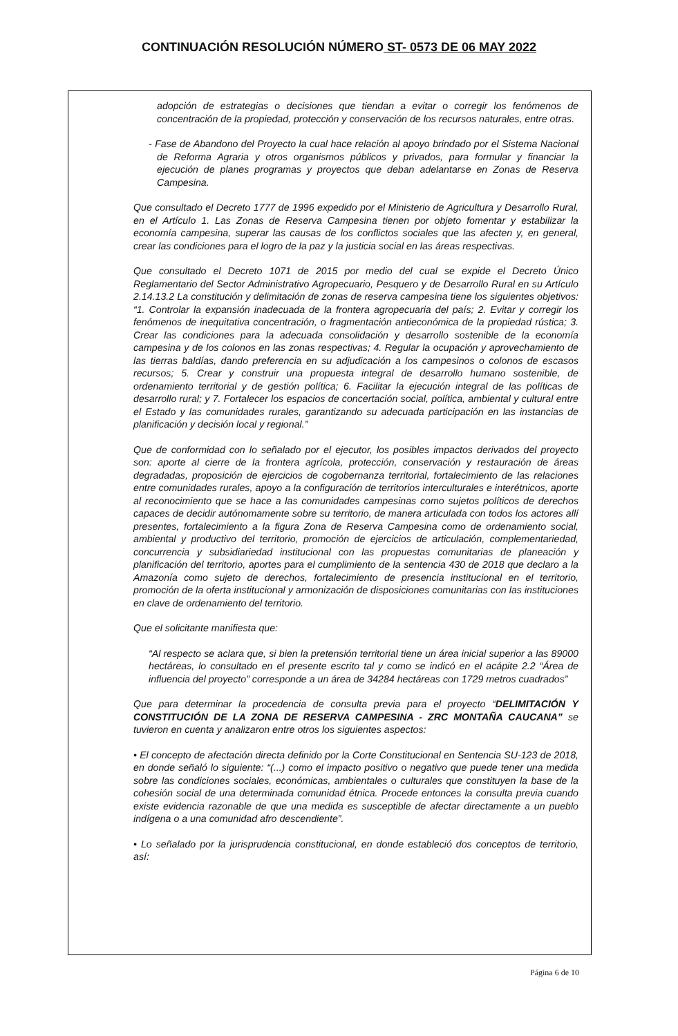CONTINUACIÓN RESOLUCIÓN NÚMERO ST- 0573 DE 06 MAY 2022
adopción de estrategias o decisiones que tiendan a evitar o corregir los fenómenos de concentración de la propiedad, protección y conservación de los recursos naturales, entre otras.
- Fase de Abandono del Proyecto la cual hace relación al apoyo brindado por el Sistema Nacional de Reforma Agraria y otros organismos públicos y privados, para formular y financiar la ejecución de planes programas y proyectos que deban adelantarse en Zonas de Reserva Campesina.
Que consultado el Decreto 1777 de 1996 expedido por el Ministerio de Agricultura y Desarrollo Rural, en el Artículo 1. Las Zonas de Reserva Campesina tienen por objeto fomentar y estabilizar la economía campesina, superar las causas de los conflictos sociales que las afecten y, en general, crear las condiciones para el logro de la paz y la justicia social en las áreas respectivas.
Que consultado el Decreto 1071 de 2015 por medio del cual se expide el Decreto Único Reglamentario del Sector Administrativo Agropecuario, Pesquero y de Desarrollo Rural en su Artículo 2.14.13.2 La constitución y delimitación de zonas de reserva campesina tiene los siguientes objetivos: “1. Controlar la expansión inadecuada de la frontera agropecuaria del país; 2. Evitar y corregir los fenómenos de inequitativa concentración, o fragmentación antieconómica de la propiedad rústica; 3. Crear las condiciones para la adecuada consolidación y desarrollo sostenible de la economía campesina y de los colonos en las zonas respectivas; 4. Regular la ocupación y aprovechamiento de las tierras baldías, dando preferencia en su adjudicación a los campesinos o colonos de escasos recursos; 5. Crear y construir una propuesta integral de desarrollo humano sostenible, de ordenamiento territorial y de gestión política; 6. Facilitar la ejecución integral de las políticas de desarrollo rural; y 7. Fortalecer los espacios de concertación social, política, ambiental y cultural entre el Estado y las comunidades rurales, garantizando su adecuada participación en las instancias de planificación y decisión local y regional.”
Que de conformidad con lo señalado por el ejecutor, los posibles impactos derivados del proyecto son: aporte al cierre de la frontera agrícola, protección, conservación y restauración de áreas degradadas, proposición de ejercicios de cogobernanza territorial, fortalecimiento de las relaciones entre comunidades rurales, apoyo a la configuración de territorios interculturales e interétnicos, aporte al reconocimiento que se hace a las comunidades campesinas como sujetos políticos de derechos capaces de decidir autónomamente sobre su territorio, de manera articulada con todos los actores allí presentes, fortalecimiento a la figura Zona de Reserva Campesina como de ordenamiento social, ambiental y productivo del territorio, promoción de ejercicios de articulación, complementariedad, concurrencia y subsidiariedad institucional con las propuestas comunitarias de planeación y planificación del territorio, aportes para el cumplimiento de la sentencia 430 de 2018 que declaro a la Amazonía como sujeto de derechos, fortalecimiento de presencia institucional en el territorio, promoción de la oferta institucional y armonización de disposiciones comunitarias con las instituciones en clave de ordenamiento del territorio.
Que el solicitante manifiesta que:
“Al respecto se aclara que, si bien la pretensión territorial tiene un área inicial superior a las 89000 hectáreas, lo consultado en el presente escrito tal y como se indicó en el acápite 2.2 “Área de influencia del proyecto” corresponde a un área de 34284 hectáreas con 1729 metros cuadrados”
Que para determinar la procedencia de consulta previa para el proyecto “DELIMITACIÓN Y CONSTITUCIÓN DE LA ZONA DE RESERVA CAMPESINA - ZRC MONTAÑA CAUCANA” se tuvieron en cuenta y analizaron entre otros los siguientes aspectos:
• El concepto de afectación directa definido por la Corte Constitucional en Sentencia SU-123 de 2018, en donde señaló lo siguiente: “(...) como el impacto positivo o negativo que puede tener una medida sobre las condiciones sociales, económicas, ambientales o culturales que constituyen la base de la cohesión social de una determinada comunidad étnica. Procede entonces la consulta previa cuando existe evidencia razonable de que una medida es susceptible de afectar directamente a un pueblo indígena o a una comunidad afro descendiente”.
• Lo señalado por la jurisprudencia constitucional, en donde estableció dos conceptos de territorio, así:
Página 6 de 10